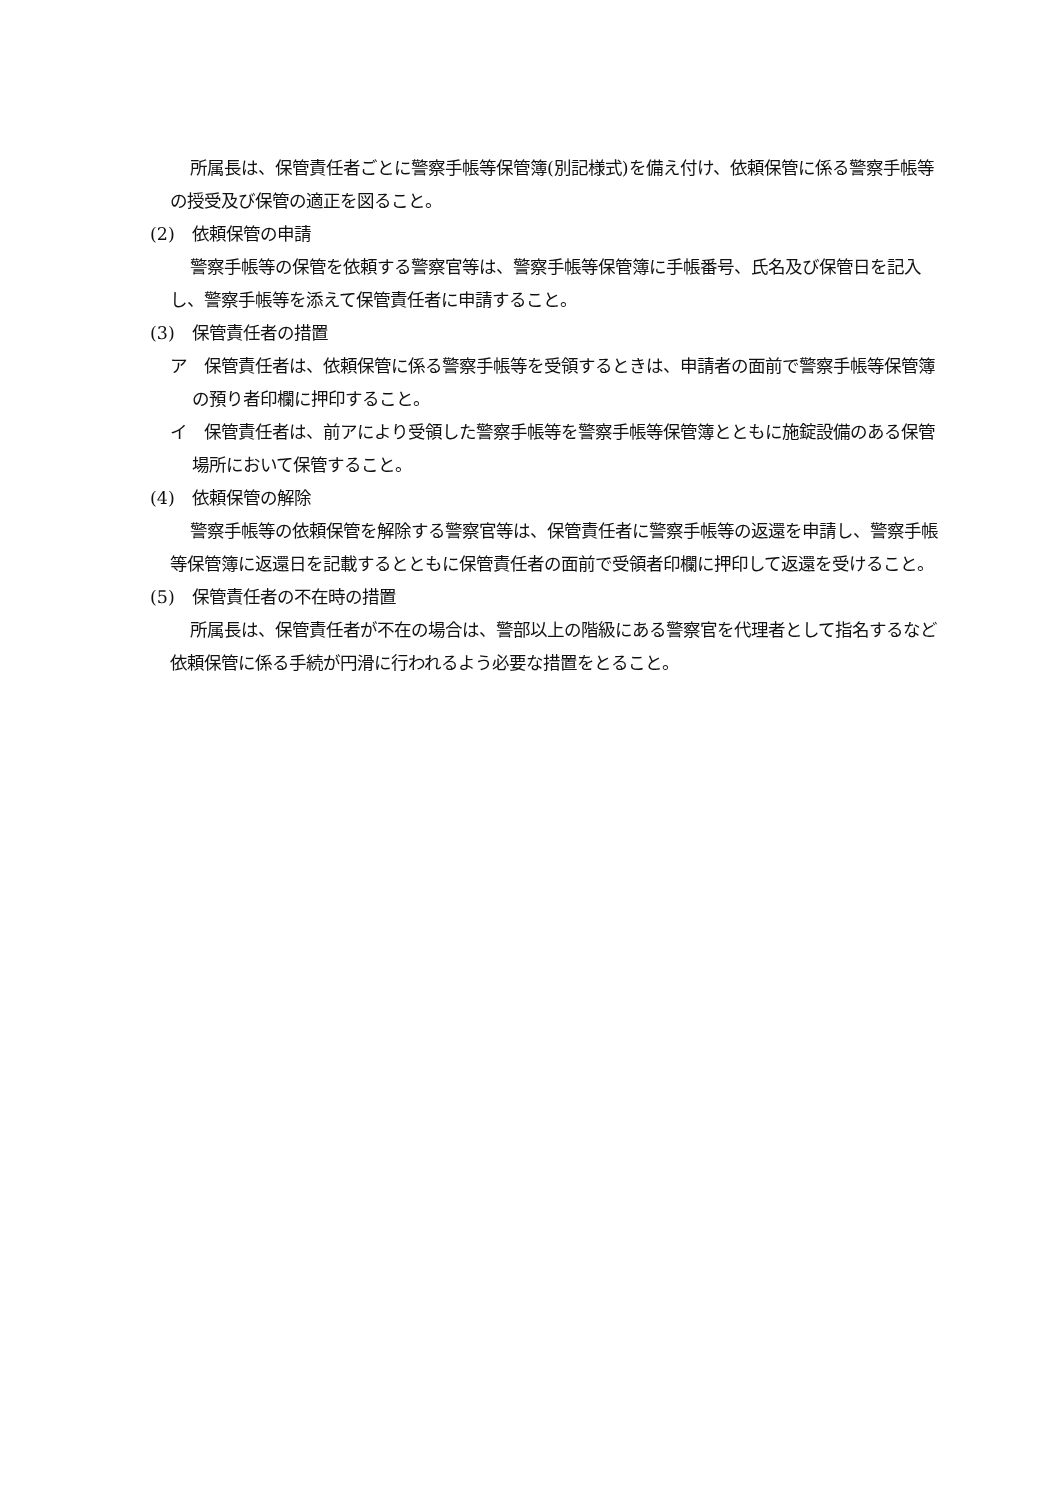所属長は、保管責任者ごとに警察手帳等保管簿(別記様式)を備え付け、依頼保管に係る警察手帳等の授受及び保管の適正を図ること。
(2)　依頼保管の申請
警察手帳等の保管を依頼する警察官等は、警察手帳等保管簿に手帳番号、氏名及び保管日を記入し、警察手帳等を添えて保管責任者に申請すること。
(3)　保管責任者の措置
ア　保管責任者は、依頼保管に係る警察手帳等を受領するときは、申請者の面前で警察手帳等保管簿の預り者印欄に押印すること。
イ　保管責任者は、前アにより受領した警察手帳等を警察手帳等保管簿とともに施錠設備のある保管場所において保管すること。
(4)　依頼保管の解除
警察手帳等の依頼保管を解除する警察官等は、保管責任者に警察手帳等の返還を申請し、警察手帳等保管簿に返還日を記載するとともに保管責任者の面前で受領者印欄に押印して返還を受けること。
(5)　保管責任者の不在時の措置
所属長は、保管責任者が不在の場合は、警部以上の階級にある警察官を代理者として指名するなど依頼保管に係る手続が円滑に行われるよう必要な措置をとること。